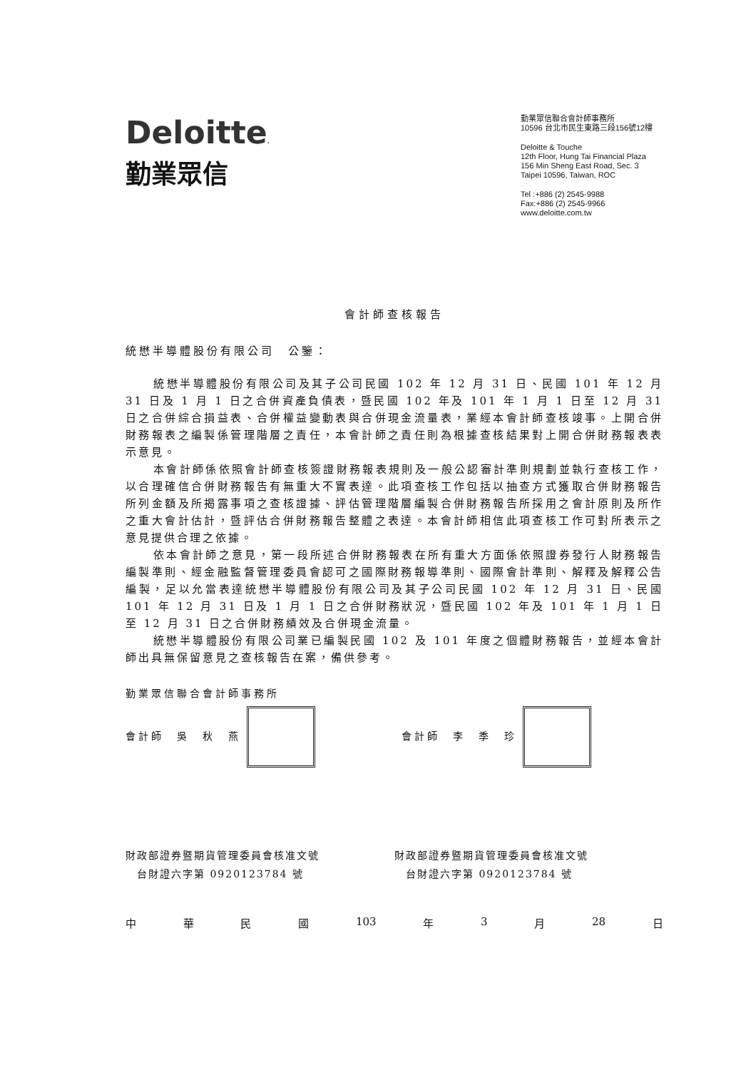Deloitte.
勤業眾信
勤業眾信聯合會計師事務所
10596 台北市民生東路三段156號12樓
Deloitte & Touche
12th Floor, Hung Tai Financial Plaza
156 Min Sheng East Road, Sec. 3
Taipei 10596, Taiwan, ROC
Tel :+886 (2) 2545-9988
Fax:+886 (2) 2545-9966
www.deloitte.com.tw
會計師查核報告
統懋半導體股份有限公司　公鑒：
統懋半導體股份有限公司及其子公司民國 102 年 12 月 31 日、民國 101 年 12 月 31 日及 1 月 1 日之合併資產負債表，暨民國 102 年及 101 年 1 月 1 日至 12 月 31 日之合併綜合損益表、合併權益變動表與合併現金流量表，業經本會計師查核竣事。上開合併財務報表之編製係管理階層之責任，本會計師之責任則為根據查核結果對上開合併財務報表表示意見。
本會計師係依照會計師查核簽證財務報表規則及一般公認審計準則規劃並執行查核工作，以合理確信合併財務報告有無重大不實表達。此項查核工作包括以抽查方式獲取合併財務報告所列金額及所揭露事項之查核證據、評估管理階層編製合併財務報告所採用之會計原則及所作之重大會計估計，暨評估合併財務報告整體之表達。本會計師相信此項查核工作可對所表示之意見提供合理之依據。
依本會計師之意見，第一段所述合併財務報表在所有重大方面係依照證券發行人財務報告編製準則、經金融監督管理委員會認可之國際財務報導準則、國際會計準則、解釋及解釋公告編製，足以允當表達統懋半導體股份有限公司及其子公司民國 102 年 12 月 31 日、民國 101 年 12 月 31 日及 1 月 1 日之合併財務狀況，暨民國 102 年及 101 年 1 月 1 日至 12 月 31 日之合併財務績效及合併現金流量。
統懋半導體股份有限公司業已編製民國 102 及 101 年度之個體財務報告，並經本會計師出具無保留意見之查核報告在案，備供參考。
勤業眾信聯合會計師事務所
會計師　吳　秋　燕
會計師　李　季　珍
財政部證券暨期貨管理委員會核准文號
　台財證六字第 0920123784 號
財政部證券暨期貨管理委員會核准文號
　台財證六字第 0920123784 號
中華民國 103 年 3 月 28 日